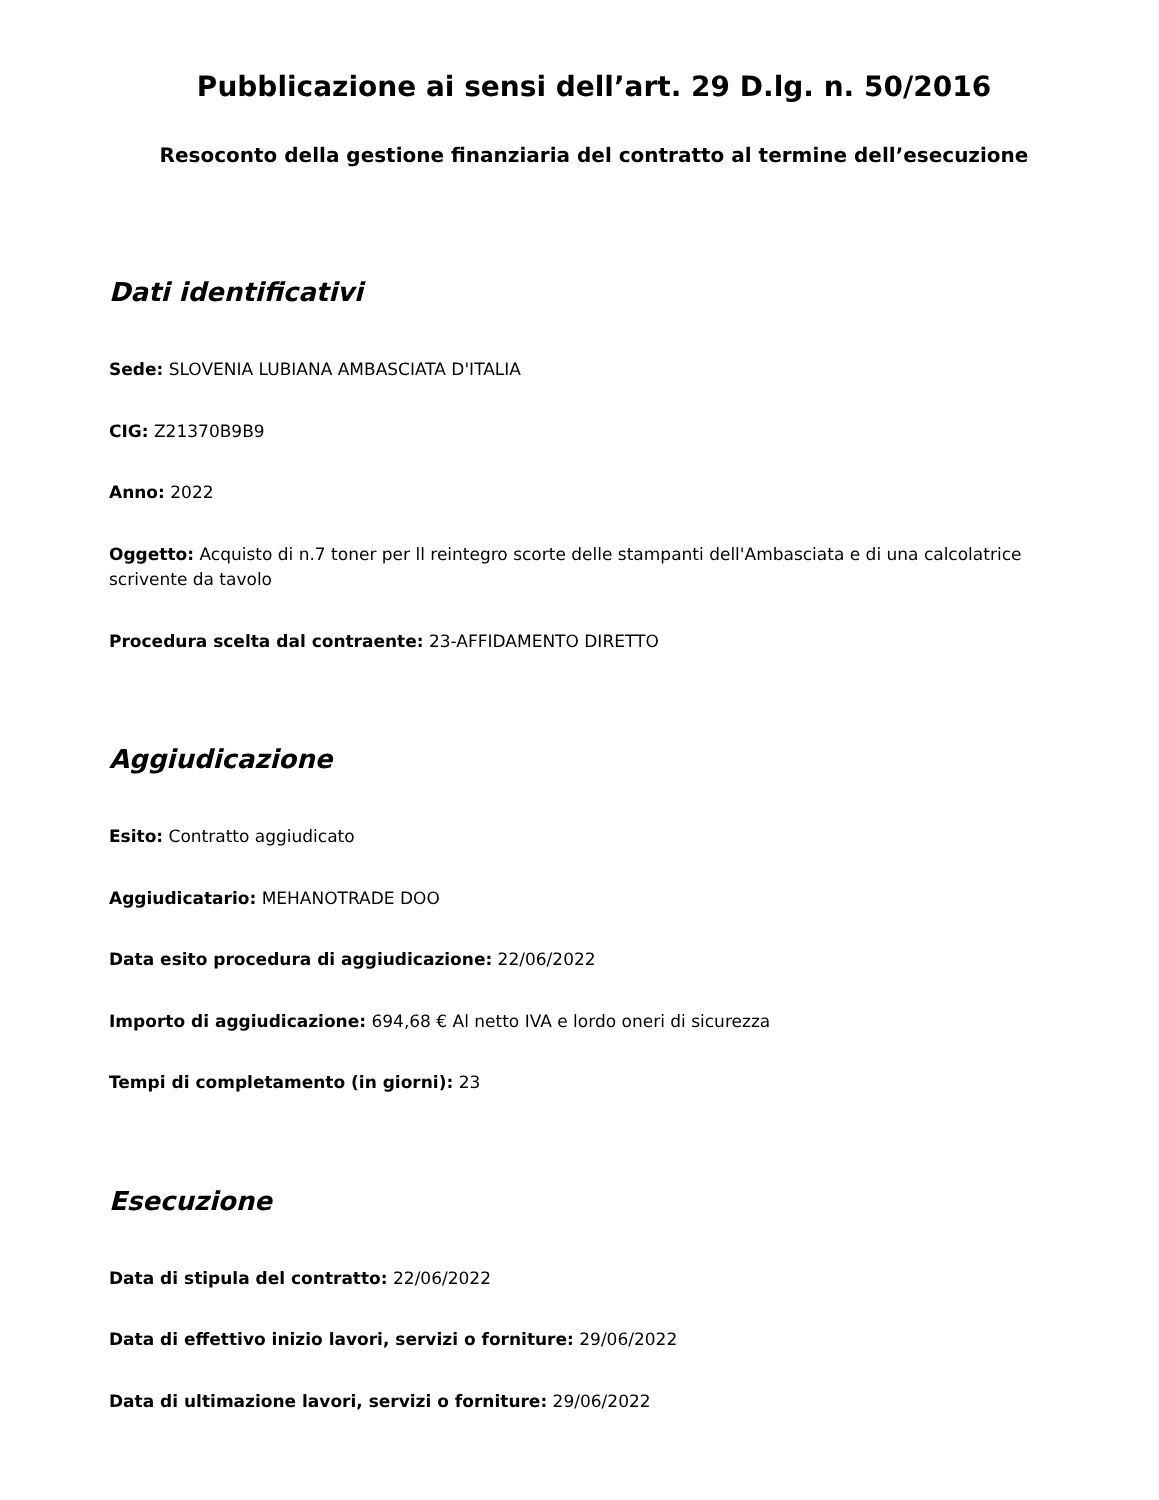Pubblicazione ai sensi dell’art. 29 D.lg. n. 50/2016
Resoconto della gestione finanziaria del contratto al termine dell’esecuzione
Dati identificativi
Sede: SLOVENIA LUBIANA AMBASCIATA D'ITALIA
CIG: Z21370B9B9
Anno: 2022
Oggetto: Acquisto di n.7 toner per ll reintegro scorte delle stampanti dell'Ambasciata e di una calcolatrice scrivente da tavolo
Procedura scelta dal contraente: 23-AFFIDAMENTO DIRETTO
Aggiudicazione
Esito: Contratto aggiudicato
Aggiudicatario: MEHANOTRADE DOO
Data esito procedura di aggiudicazione: 22/06/2022
Importo di aggiudicazione: 694,68 € Al netto IVA e lordo oneri di sicurezza
Tempi di completamento (in giorni): 23
Esecuzione
Data di stipula del contratto: 22/06/2022
Data di effettivo inizio lavori, servizi o forniture: 29/06/2022
Data di ultimazione lavori, servizi o forniture: 29/06/2022